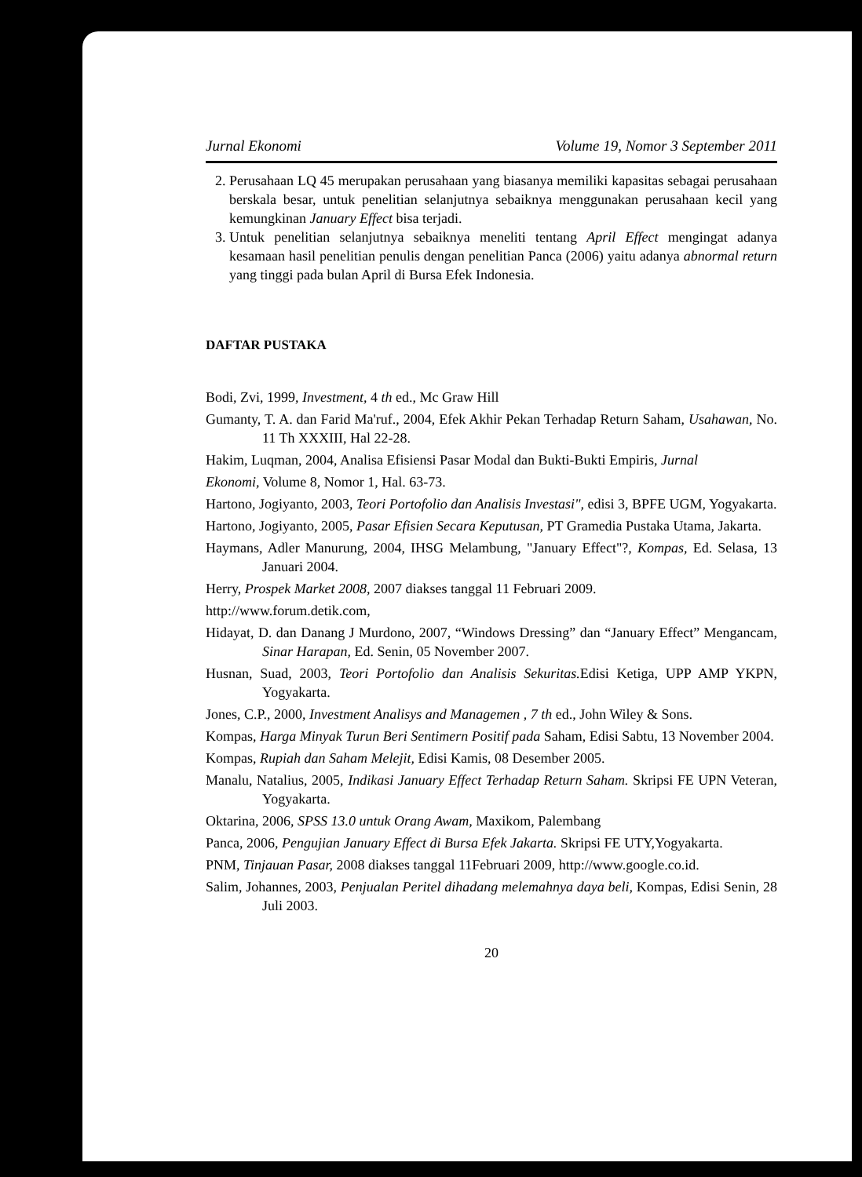Jurnal Ekonomi Volume 19, Nomor 3 September 2011
2. Perusahaan LQ 45 merupakan perusahaan yang biasanya memiliki kapasitas sebagai perusahaan berskala besar, untuk penelitian selanjutnya sebaiknya menggunakan perusahaan kecil yang kemungkinan January Effect bisa terjadi.
3. Untuk penelitian selanjutnya sebaiknya meneliti tentang April Effect mengingat adanya kesamaan hasil penelitian penulis dengan penelitian Panca (2006) yaitu adanya abnormal return yang tinggi pada bulan April di Bursa Efek Indonesia.
DAFTAR PUSTAKA
Bodi, Zvi, 1999, Investment, 4 th ed., Mc Graw Hill
Gumanty, T. A. dan Farid Ma'ruf., 2004, Efek Akhir Pekan Terhadap Return Saham, Usahawan, No. 11 Th XXXIII, Hal 22-28.
Hakim, Luqman, 2004, Analisa Efisiensi Pasar Modal dan Bukti-Bukti Empiris, Jurnal
Ekonomi, Volume 8, Nomor 1, Hal. 63-73.
Hartono, Jogiyanto, 2003, Teori Portofolio dan Analisis Investasi", edisi 3, BPFE UGM, Yogyakarta.
Hartono, Jogiyanto, 2005, Pasar Efisien Secara Keputusan, PT Gramedia Pustaka Utama, Jakarta.
Haymans, Adler Manurung, 2004, IHSG Melambung, "January Effect"?, Kompas, Ed. Selasa, 13 Januari 2004.
Herry, Prospek Market 2008, 2007 diakses tanggal 11 Februari 2009.
http://www.forum.detik.com,
Hidayat, D. dan Danang J Murdono, 2007, “Windows Dressing” dan “January Effect” Mengancam, Sinar Harapan, Ed. Senin, 05 November 2007.
Husnan, Suad, 2003, Teori Portofolio dan Analisis Sekuritas. Edisi Ketiga, UPP AMP YKPN, Yogyakarta.
Jones, C.P., 2000, Investment Analisys and Managemen , 7 th ed., John Wiley & Sons.
Kompas, Harga Minyak Turun Beri Sentimern Positif pada Saham, Edisi Sabtu, 13 November 2004.
Kompas, Rupiah dan Saham Melejit, Edisi Kamis, 08 Desember 2005.
Manalu, Natalius, 2005, Indikasi January Effect Terhadap Return Saham. Skripsi FE UPN Veteran, Yogyakarta.
Oktarina, 2006, SPSS 13.0 untuk Orang Awam, Maxikom, Palembang
Panca, 2006, Pengujian January Effect di Bursa Efek Jakarta. Skripsi FE UTY,Yogyakarta.
PNM, Tinjauan Pasar, 2008 diakses tanggal 11Februari 2009, http://www.google.co.id.
Salim, Johannes, 2003, Penjualan Peritel dihadang melemahnya daya beli, Kompas, Edisi Senin, 28 Juli 2003.
20